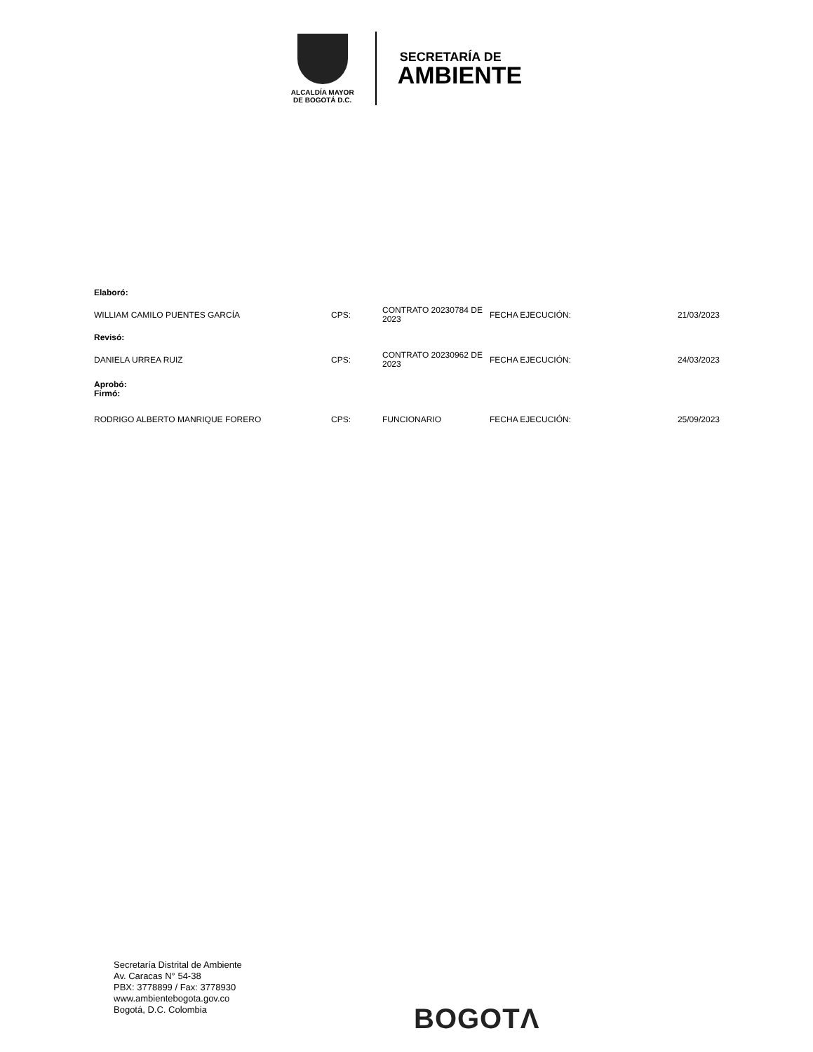ALCALDÍA MAYOR
DE BOGOTÁ D.C.
SECRETARÍA DE
AMBIENTE
| Elaboró: | | | | |
| WILLIAM CAMILO PUENTES GARCÍA | CPS: | CONTRATO 20230784 DE 2023 | FECHA EJECUCIÓN: | 21/03/2023 |
| Revisó: | | | | |
| DANIELA URREA RUIZ | CPS: | CONTRATO 20230962 DE 2023 | FECHA EJECUCIÓN: | 24/03/2023 |
| Aprobó: Firmó: | | | | |
| RODRIGO ALBERTO MANRIQUE FORERO | CPS: | FUNCIONARIO | FECHA EJECUCIÓN: | 25/09/2023 |
Secretaría Distrital de Ambiente
Av. Caracas N° 54-38
PBX: 3778899 / Fax: 3778930
www.ambientebogota.gov.co
Bogotá, D.C. Colombia
BOGOTΛ